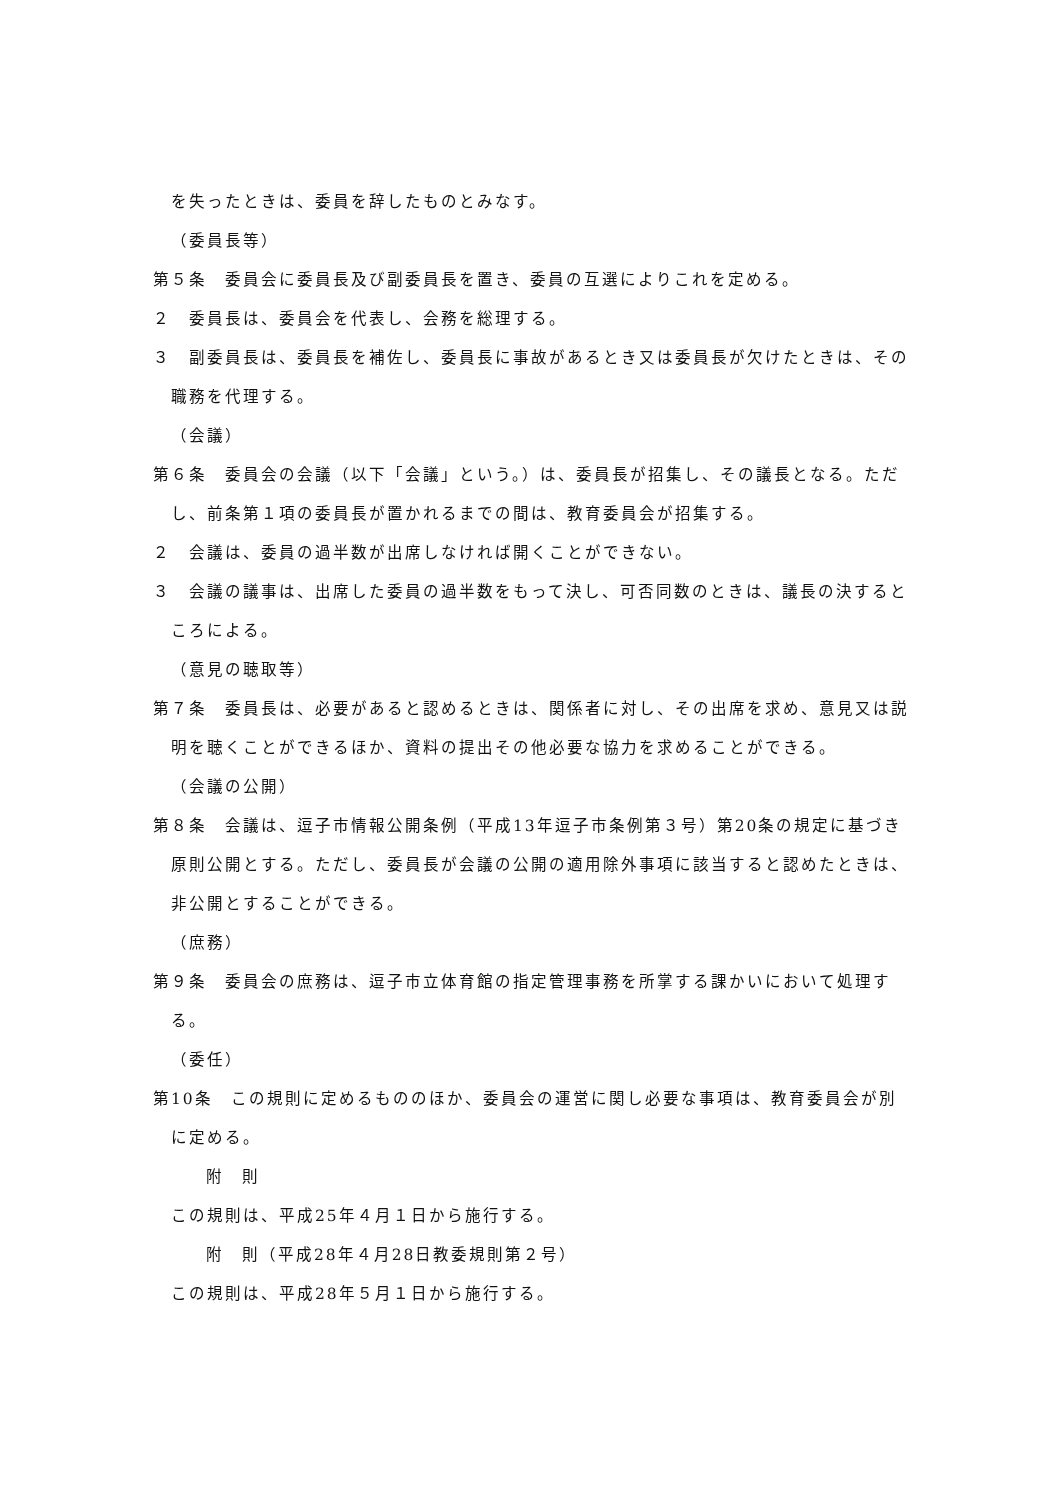を失ったときは、委員を辞したものとみなす。
（委員長等）
第５条　委員会に委員長及び副委員長を置き、委員の互選によりこれを定める。
２　委員長は、委員会を代表し、会務を総理する。
３　副委員長は、委員長を補佐し、委員長に事故があるとき又は委員長が欠けたときは、その職務を代理する。
（会議）
第６条　委員会の会議（以下「会議」という。）は、委員長が招集し、その議長となる。ただし、前条第１項の委員長が置かれるまでの間は、教育委員会が招集する。
２　会議は、委員の過半数が出席しなければ開くことができない。
３　会議の議事は、出席した委員の過半数をもって決し、可否同数のときは、議長の決するところによる。
（意見の聴取等）
第７条　委員長は、必要があると認めるときは、関係者に対し、その出席を求め、意見又は説明を聴くことができるほか、資料の提出その他必要な協力を求めることができる。
（会議の公開）
第８条　会議は、逗子市情報公開条例（平成13年逗子市条例第３号）第20条の規定に基づき原則公開とする。ただし、委員長が会議の公開の適用除外事項に該当すると認めたときは、非公開とすることができる。
（庶務）
第９条　委員会の庶務は、逗子市立体育館の指定管理事務を所掌する課かいにおいて処理する。
（委任）
第10条　この規則に定めるもののほか、委員会の運営に関し必要な事項は、教育委員会が別に定める。
附　則
この規則は、平成25年４月１日から施行する。
附　則（平成28年４月28日教委規則第２号）
この規則は、平成28年５月１日から施行する。